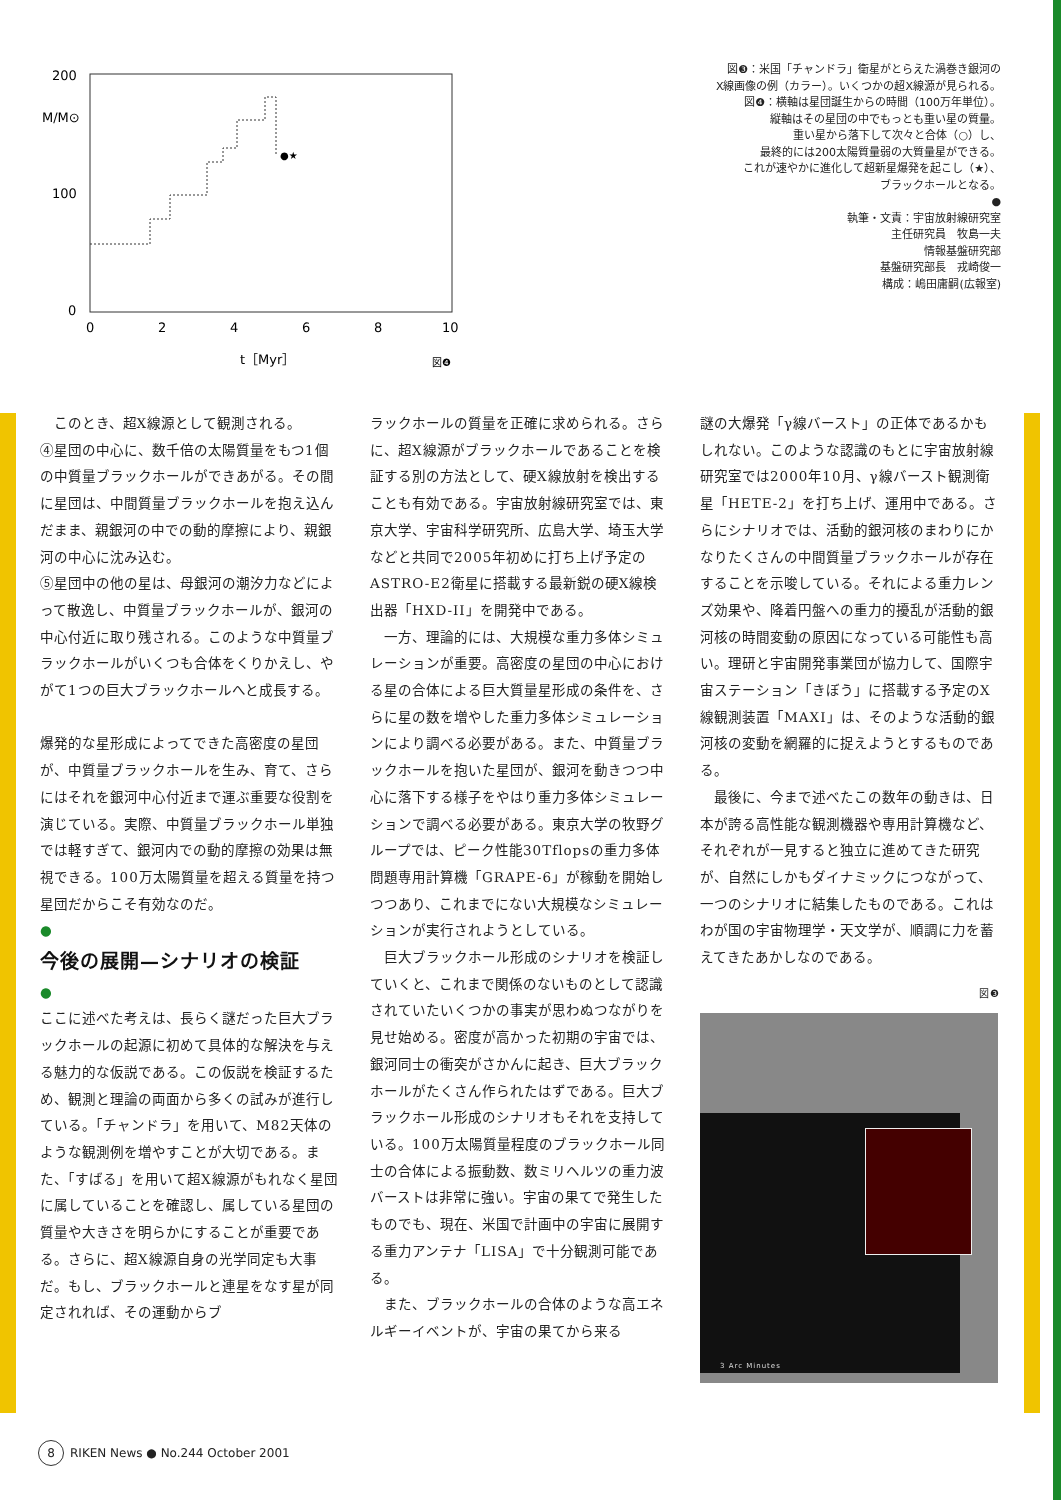200
M/M⊙
100
0
●★
0
2
4
6
8
10
t［Myr］
図❹
図❸：米国「チャンドラ」衛星がとらえた渦巻き銀河の
X線画像の例（カラー）。いくつかの超X線源が見られる。
図❹：横軸は星団誕生からの時間（100万年単位）。
縦軸はその星団の中でもっとも重い星の質量。
重い星から落下して次々と合体（○）し、
最終的には200太陽質量弱の大質量星ができる。
これが速やかに進化して超新星爆発を起こし（★）、
ブラックホールとなる。
●
執筆・文責：宇宙放射線研究室
主任研究員　牧島一夫
情報基盤研究部
基盤研究部長　戎崎俊一
構成：嶋田庸嗣(広報室)
このとき、超X線源として観測される。
④星団の中心に、数千倍の太陽質量をもつ1個の中質量ブラックホールができあがる。その間に星団は、中間質量ブラックホールを抱え込んだまま、親銀河の中での動的摩擦により、親銀河の中心に沈み込む。
⑤星団中の他の星は、母銀河の潮汐力などによって散逸し、中質量ブラックホールが、銀河の中心付近に取り残される。このような中質量ブラックホールがいくつも合体をくりかえし、やがて1つの巨大ブラックホールへと成長する。
爆発的な星形成によってできた高密度の星団が、中質量ブラックホールを生み、育て、さらにはそれを銀河中心付近まで運ぶ重要な役割を演じている。実際、中質量ブラックホール単独では軽すぎて、銀河内での動的摩擦の効果は無視できる。100万太陽質量を超える質量を持つ星団だからこそ有効なのだ。
●
今後の展開—シナリオの検証
●
ここに述べた考えは、長らく謎だった巨大ブラックホールの起源に初めて具体的な解決を与える魅力的な仮説である。この仮説を検証するため、観測と理論の両面から多くの試みが進行している。「チャンドラ」を用いて、M82天体のような観測例を増やすことが大切である。また、「すばる」を用いて超X線源がもれなく星団に属していることを確認し、属している星団の質量や大きさを明らかにすることが重要である。さらに、超X線源自身の光学同定も大事だ。もし、ブラックホールと連星をなす星が同定されれば、その運動からブ
ラックホールの質量を正確に求められる。さらに、超X線源がブラックホールであることを検証する別の方法として、硬X線放射を検出することも有効である。宇宙放射線研究室では、東京大学、宇宙科学研究所、広島大学、埼玉大学などと共同で2005年初めに打ち上げ予定のASTRO-E2衛星に搭載する最新鋭の硬X線検出器「HXD-II」を開発中である。
一方、理論的には、大規模な重力多体シミュレーションが重要。高密度の星団の中心における星の合体による巨大質量星形成の条件を、さらに星の数を増やした重力多体シミュレーションにより調べる必要がある。また、中質量ブラックホールを抱いた星団が、銀河を動きつつ中心に落下する様子をやはり重力多体シミュレーションで調べる必要がある。東京大学の牧野グループでは、ピーク性能30Tflopsの重力多体問題専用計算機「GRAPE-6」が稼動を開始しつつあり、これまでにない大規模なシミュレーションが実行されようとしている。
巨大ブラックホール形成のシナリオを検証していくと、これまで関係のないものとして認識されていたいくつかの事実が思わぬつながりを見せ始める。密度が高かった初期の宇宙では、銀河同士の衝突がさかんに起き、巨大ブラックホールがたくさん作られたはずである。巨大ブラックホール形成のシナリオもそれを支持している。100万太陽質量程度のブラックホール同士の合体による振動数、数ミリヘルツの重力波バーストは非常に強い。宇宙の果てで発生したものでも、現在、米国で計画中の宇宙に展開する重力アンテナ「LISA」で十分観測可能である。
また、ブラックホールの合体のような高エネルギーイベントが、宇宙の果てから来る
謎の大爆発「γ線バースト」の正体であるかもしれない。このような認識のもとに宇宙放射線研究室では2000年10月、γ線バースト観測衛星「HETE-2」を打ち上げ、運用中である。さらにシナリオでは、活動的銀河核のまわりにかなりたくさんの中間質量ブラックホールが存在することを示唆している。それによる重力レンズ効果や、降着円盤への重力的擾乱が活動的銀河核の時間変動の原因になっている可能性も高い。理研と宇宙開発事業団が協力して、国際宇宙ステーション「きぼう」に搭載する予定のX線観測装置「MAXI」は、そのような活動的銀河核の変動を網羅的に捉えようとするものである。
最後に、今まで述べたこの数年の動きは、日本が誇る高性能な観測機器や専用計算機など、それぞれが一見すると独立に進めてきた研究が、自然にしかもダイナミックにつながって、一つのシナリオに結集したものである。これはわが国の宇宙物理学・天文学が、順調に力を蓄えてきたあかしなのである。
図❸
3 Arc Minutes
8 RIKEN News ● No.244 October 2001